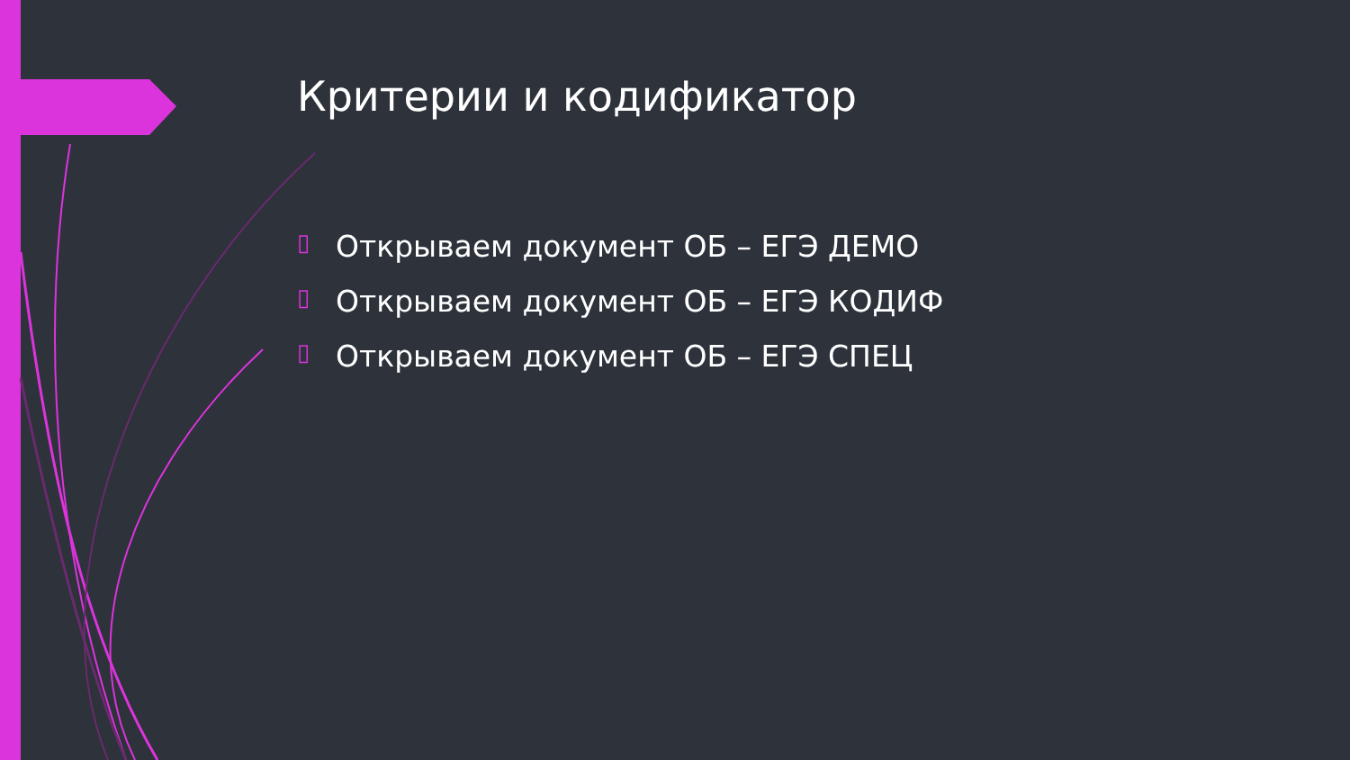Критерии и кодификатор
▯ Открываем документ ОБ – ЕГЭ ДЕМО
▯ Открываем документ ОБ – ЕГЭ КОДИФ
▯ Открываем документ ОБ – ЕГЭ СПЕЦ